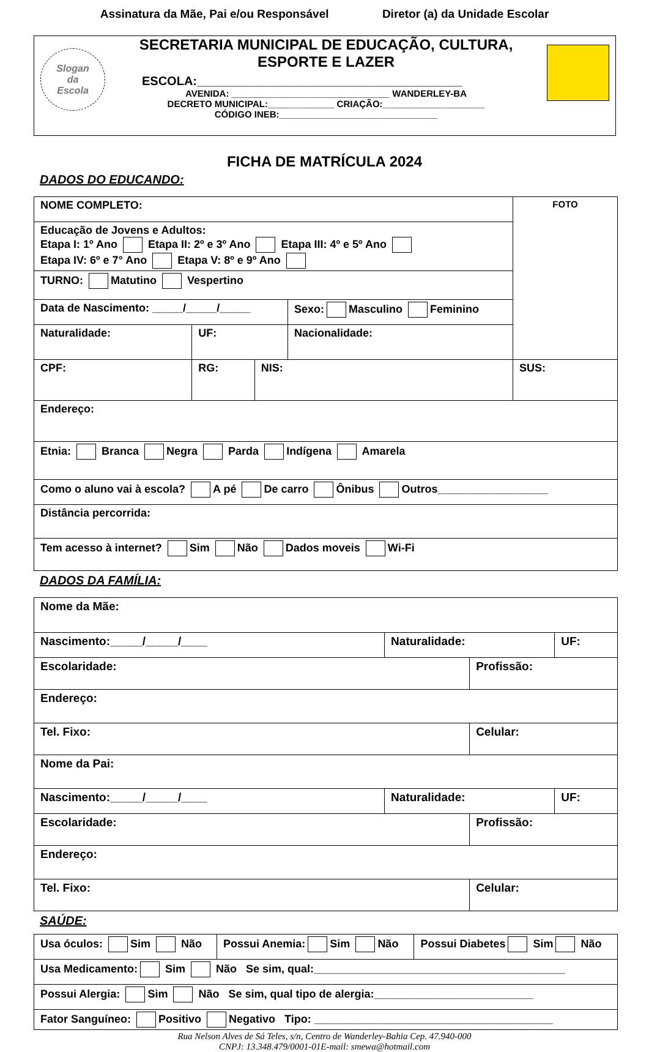Assinatura da Mãe, Pai e/ou Responsável Diretor (a) da Unidade Escolar
Slogan
da
Escola
SECRETARIA MUNICIPAL DE EDUCAÇÃO, CULTURA, ESPORTE E LAZER
ESCOLA:_______________________________________
AVENIDA: _______________________________ WANDERLEY-BA
DECRETO MUNICIPAL:_____________ CRIAÇÃO:____________________
CÓDIGO INEB:_______________________________
FICHA DE MATRÍCULA 2024
DADOS DO EDUCANDO:
| NOME COMPLETO: | | | | | FOTO |
| Educação de Jovens e Adultos: Etapa I: 1º Ano Etapa II: 2º e 3º Ano Etapa III: 4º e 5º Ano Etapa IV: 6º e 7° Ano Etapa V: 8º e 9º Ano | | | | | |
| TURNO: Matutino Vespertino | | | | | |
| Data de Nascimento: _____/_____/_____ | | | Sexo: Masculino Feminino | | |
| Naturalidade: | UF: | | Nacionalidade: | | |
| CPF: | RG: | NIS: | | SUS: | |
| Endereço: | | | | | |
| Etnia: Branca Negra Parda Indígena Amarela | | | | | |
| Como o aluno vai à escola? A pé De carro Ônibus Outros__________________ | | | | | |
| Distância percorrida: | | | | | |
| Tem acesso à internet? Sim Não Dados moveis Wi-Fi | | | | | |
DADOS DA FAMÍLIA:
| Nome da Mãe: | | | |
| Nascimento:_____/_____/____ | Naturalidade: | | UF: |
| Escolaridade: | | Profissão: | |
| Endereço: | | | |
| Tel. Fixo: | | Celular: | |
| Nome da Pai: | | | |
| Nascimento:_____/_____/____ | Naturalidade: | | UF: |
| Escolaridade: | | Profissão: | |
| Endereço: | | | |
| Tel. Fixo: | | Celular: | |
SAÚDE:
| Usa óculos: Sim Não | Possui Anemia: Sim Não | Possui Diabetes Sim Não |
| Usa Medicamento: Sim Não Se sim, qual:_________________________________________ | | |
| Possui Alergia: Sim Não Se sim, qual tipo de alergia:__________________________ | | |
| Fator Sanguíneo: Positivo Negativo Tipo: _______________________________________ | | |
Rua Nelson Alves de Sá Teles, s/n, Centro de Wanderley-Bahia Cep. 47.940-000
CNPJ: 13.348.479/0001-01E-mail: smewa@hotmail.com